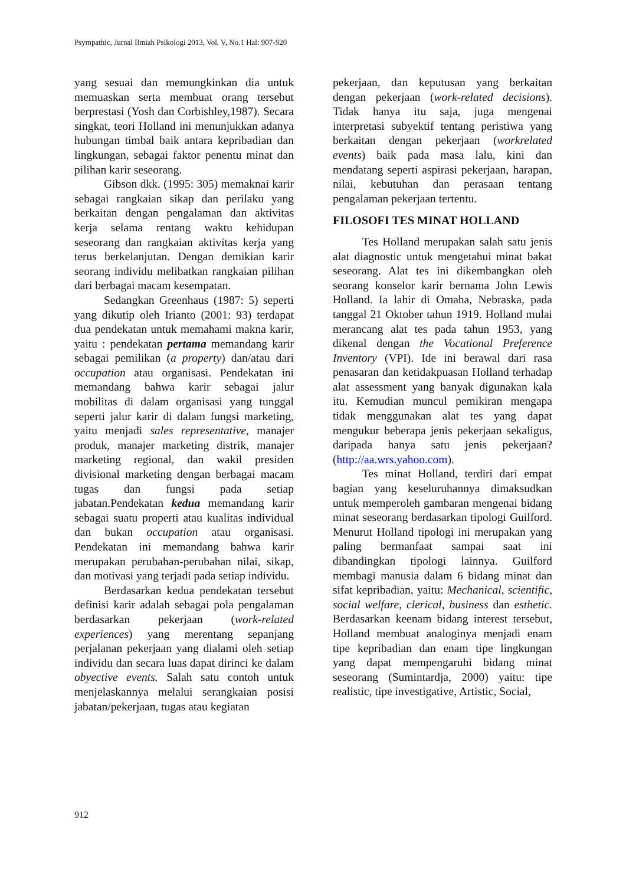Psympathic, Jurnal Ilmiah Psikologi 2013, Vol. V, No.1 Hal: 907-920
yang sesuai dan memungkinkan dia untuk memuaskan serta membuat orang tersebut berprestasi (Yosh dan Corbishley,1987). Secara singkat, teori Holland ini menunjukkan adanya hubungan timbal baik antara kepribadian dan lingkungan, sebagai faktor penentu minat dan pilihan karir seseorang.
Gibson dkk. (1995: 305) memaknai karir sebagai rangkaian sikap dan perilaku yang berkaitan dengan pengalaman dan aktivitas kerja selama rentang waktu kehidupan seseorang dan rangkaian aktivitas kerja yang terus berkelanjutan. Dengan demikian karir seorang individu melibatkan rangkaian pilihan dari berbagai macam kesempatan.
Sedangkan Greenhaus (1987: 5) seperti yang dikutip oleh Irianto (2001: 93) terdapat dua pendekatan untuk memahami makna karir, yaitu : pendekatan pertama memandang karir sebagai pemilikan (a property) dan/atau dari occupation atau organisasi. Pendekatan ini memandang bahwa karir sebagai jalur mobilitas di dalam organisasi yang tunggal seperti jalur karir di dalam fungsi marketing, yaitu menjadi sales representative, manajer produk, manajer marketing distrik, manajer marketing regional, dan wakil presiden divisional marketing dengan berbagai macam tugas dan fungsi pada setiap jabatan.Pendekatan kedua memandang karir sebagai suatu properti atau kualitas individual dan bukan occupation atau organisasi. Pendekatan ini memandang bahwa karir merupakan perubahan-perubahan nilai, sikap, dan motivasi yang terjadi pada setiap individu.
Berdasarkan kedua pendekatan tersebut definisi karir adalah sebagai pola pengalaman berdasarkan pekerjaan (work-related experiences) yang merentang sepanjang perjalanan pekerjaan yang dialami oleh setiap individu dan secara luas dapat dirinci ke dalam obyective events. Salah satu contoh untuk menjelaskannya melalui serangkaian posisi jabatan/pekerjaan, tugas atau kegiatan
pekerjaan, dan keputusan yang berkaitan dengan pekerjaan (work-related decisions). Tidak hanya itu saja, juga mengenai interpretasi subyektif tentang peristiwa yang berkaitan dengan pekerjaan (workrelated events) baik pada masa lalu, kini dan mendatang seperti aspirasi pekerjaan, harapan, nilai, kebutuhan dan perasaan tentang pengalaman pekerjaan tertentu.
FILOSOFI TES MINAT HOLLAND
Tes Holland merupakan salah satu jenis alat diagnostic untuk mengetahui minat bakat seseorang. Alat tes ini dikembangkan oleh seorang konselor karir bernama John Lewis Holland. Ia lahir di Omaha, Nebraska, pada tanggal 21 Oktober tahun 1919. Holland mulai merancang alat tes pada tahun 1953, yang dikenal dengan the Vocational Preference Inventory (VPI). Ide ini berawal dari rasa penasaran dan ketidakpuasan Holland terhadap alat assessment yang banyak digunakan kala itu. Kemudian muncul pemikiran mengapa tidak menggunakan alat tes yang dapat mengukur beberapa jenis pekerjaan sekaligus, daripada hanya satu jenis pekerjaan? (http://aa.wrs.yahoo.com).
Tes minat Holland, terdiri dari empat bagian yang keseluruhannya dimaksudkan untuk memperoleh gambaran mengenai bidang minat seseorang berdasarkan tipologi Guilford. Menurut Holland tipologi ini merupakan yang paling bermanfaat sampai saat ini dibandingkan tipologi lainnya. Guilford membagi manusia dalam 6 bidang minat dan sifat kepribadian, yaitu: Mechanical, scientific, social welfare, clerical, business dan esthetic. Berdasarkan keenam bidang interest tersebut, Holland membuat analoginya menjadi enam tipe kepribadian dan enam tipe lingkungan yang dapat mempengaruhi bidang minat seseorang (Sumintardja, 2000) yaitu: tipe realistic, tipe investigative, Artistic, Social,
912